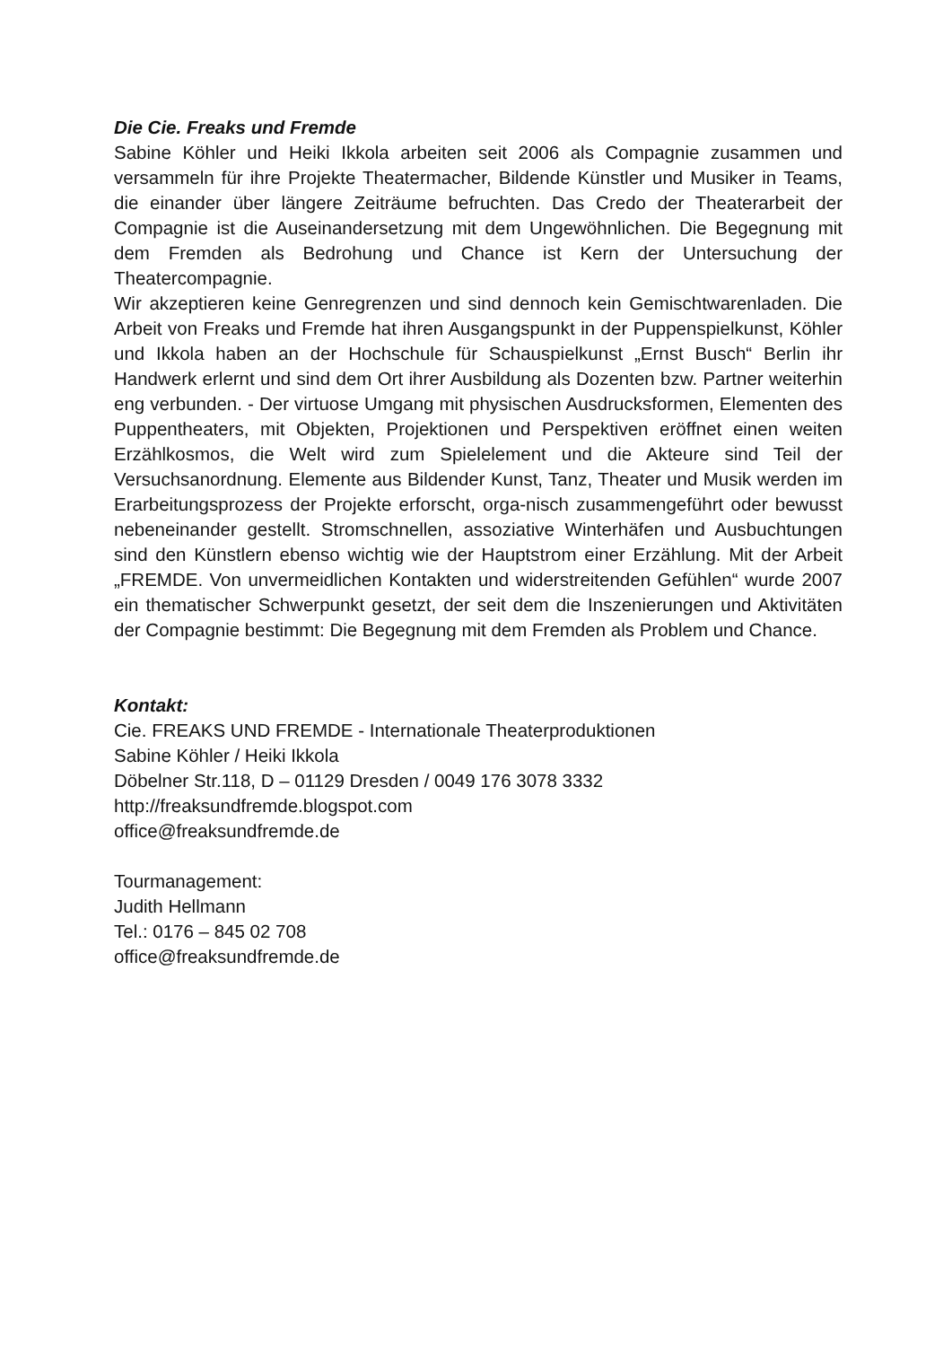Die Cie. Freaks und Fremde
Sabine Köhler und Heiki Ikkola arbeiten seit 2006 als Compagnie zusammen und versammeln für ihre Projekte Theatermacher, Bildende Künstler und Musiker in Teams, die einander über längere Zeiträume befruchten. Das Credo der Theaterarbeit der Compagnie ist die Auseinandersetzung mit dem Ungewöhnlichen. Die Begegnung mit dem Fremden als Bedrohung und Chance ist Kern der Untersuchung der Theatercompagnie.
Wir akzeptieren keine Genregrenzen und sind dennoch kein Gemischtwarenladen. Die Arbeit von Freaks und Fremde hat ihren Ausgangspunkt in der Puppenspielkunst, Köhler und Ikkola haben an der Hochschule für Schauspielkunst „Ernst Busch“ Berlin ihr Handwerk erlernt und sind dem Ort ihrer Ausbildung als Dozenten bzw. Partner weiterhin eng verbunden. - Der virtuose Umgang mit physischen Ausdrucksformen, Elementen des Puppentheaters, mit Objekten, Projektionen und Perspektiven eröffnet einen weiten Erzählkosmos, die Welt wird zum Spielelement und die Akteure sind Teil der Versuchsanordnung. Elemente aus Bildender Kunst, Tanz, Theater und Musik werden im Erarbeitungsprozess der Projekte erforscht, orga-nisch zusammengeführt oder bewusst nebeneinander gestellt. Stromschnellen, assoziative Winterhäfen und Ausbuchtungen sind den Künstlern ebenso wichtig wie der Hauptstrom einer Erzählung. Mit der Arbeit „FREMDE. Von unvermeidlichen Kontakten und widerstreitenden Gefühlen“ wurde 2007 ein thematischer Schwerpunkt gesetzt, der seit dem die Inszenierungen und Aktivitäten der Compagnie bestimmt: Die Begegnung mit dem Fremden als Problem und Chance.
Kontakt:
Cie. FREAKS UND FREMDE - Internationale Theaterproduktionen
Sabine Köhler / Heiki Ikkola
Döbelner Str.118, D – 01129 Dresden / 0049 176 3078 3332
http://freaksundfremde.blogspot.com
office@freaksundfremde.de
Tourmanagement:
Judith Hellmann
Tel.: 0176 – 845 02 708
office@freaksundfremde.de